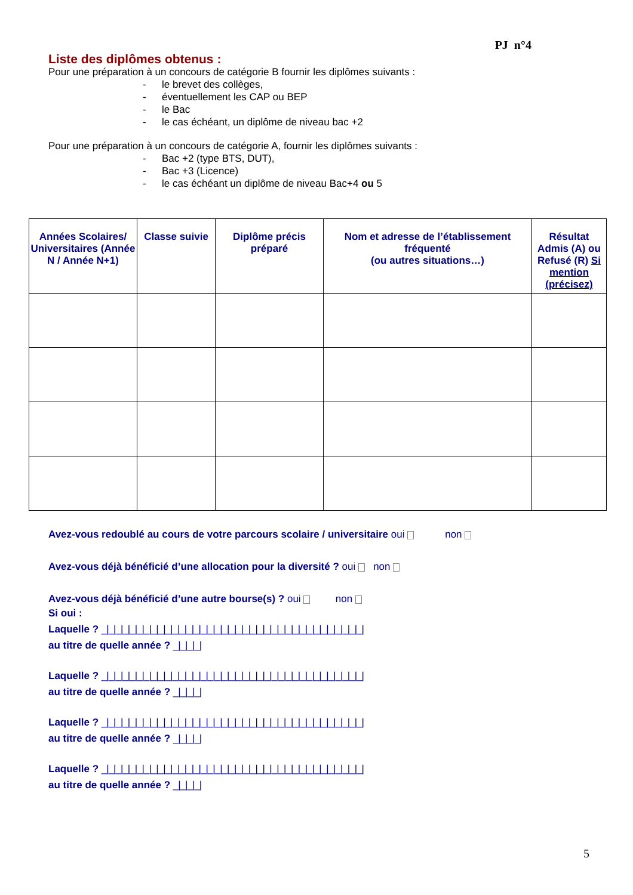PJ n°4
Liste des diplômes obtenus :
Pour une préparation à un concours de catégorie B fournir les diplômes suivants :
- le brevet des collèges,
- éventuellement les CAP ou BEP
- le Bac
- le cas échéant, un diplôme de niveau bac +2
Pour une préparation à un concours de catégorie A, fournir les diplômes suivants :
- Bac +2 (type BTS, DUT),
- Bac +3 (Licence)
- le cas échéant un diplôme de niveau Bac+4 ou 5
| Années Scolaires/ Universitaires (Année N / Année N+1) | Classe suivie | Diplôme précis préparé | Nom et adresse de l’établissement fréquenté (ou autres situations…) | Résultat Admis (A) ou Refusé (R) Si mention (précisez) |
| --- | --- | --- | --- | --- |
Avez-vous redoublé au cours de votre parcours scolaire / universitaire oui non
Avez-vous déjà bénéficié d’une allocation pour la diversité ? oui non
Avez-vous déjà bénéficié d’une autre bourse(s) ? oui non
Si oui :
Laquelle ? _|_|_|_|_|_|_|_|_|_|_|_|_|_|_|_|_|_|_|_|_|_|_|_|_|_|_|_|_|_|_|_|_|_|_|_|_|
au titre de quelle année ? _|_|_|_|
Laquelle ? _|_|_|_|_|_|_|_|_|_|_|_|_|_|_|_|_|_|_|_|_|_|_|_|_|_|_|_|_|_|_|_|_|_|_|_|_|
au titre de quelle année ? _|_|_|_|
Laquelle ? _|_|_|_|_|_|_|_|_|_|_|_|_|_|_|_|_|_|_|_|_|_|_|_|_|_|_|_|_|_|_|_|_|_|_|_|_|
au titre de quelle année ? _|_|_|_|
Laquelle ? _|_|_|_|_|_|_|_|_|_|_|_|_|_|_|_|_|_|_|_|_|_|_|_|_|_|_|_|_|_|_|_|_|_|_|_|_|
au titre de quelle année ? _|_|_|_|
5